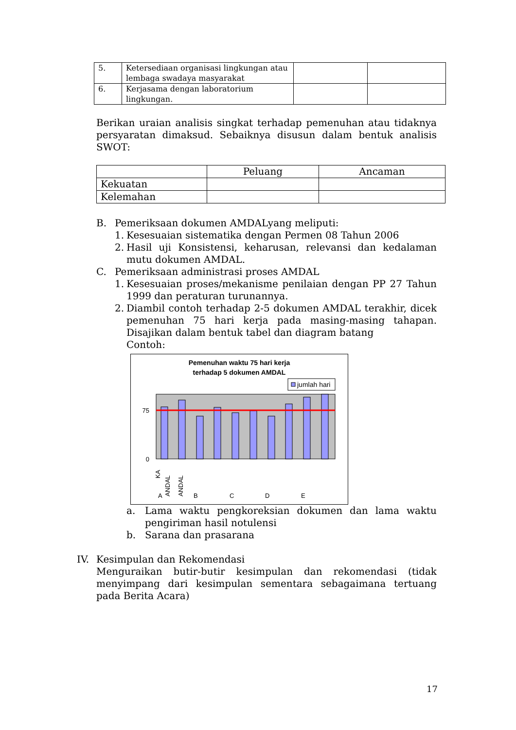| 5. | Ketersediaan organisasi lingkungan atau lembaga swadaya masyarakat | | |
| 6. | Kerjasama dengan laboratorium lingkungan. | | |
Berikan uraian analisis singkat terhadap pemenuhan atau tidaknya persyaratan dimaksud. Sebaiknya disusun dalam bentuk analisis SWOT:
| | Peluang | Ancaman |
| --- | --- | --- |
| Kekuatan | | |
| Kelemahan | | |
B. Pemeriksaan dokumen AMDALyang meliputi:
1. Kesesuaian sistematika dengan Permen 08 Tahun 2006
2. Hasil uji Konsistensi, keharusan, relevansi dan kedalaman mutu dokumen AMDAL.
C. Pemeriksaan administrasi proses AMDAL
1. Kesesuaian proses/mekanisme penilaian dengan PP 27 Tahun 1999 dan peraturan turunannya.
2. Diambil contoh terhadap 2-5 dokumen AMDAL terakhir, dicek pemenuhan 75 hari kerja pada masing-masing tahapan. Disajikan dalam bentuk tabel dan diagram batang
Contoh:
Pemenuhan waktu 75 hari kerja
terhadap 5 dokumen AMDAL
jumlah hari
75
0
KA
ANDAL
ANDAL
A
B
C
D
E
a. Lama waktu pengkoreksian dokumen dan lama waktu pengiriman hasil notulensi
b. Sarana dan prasarana
IV. Kesimpulan dan Rekomendasi
Menguraikan butir-butir kesimpulan dan rekomendasi (tidak menyimpang dari kesimpulan sementara sebagaimana tertuang pada Berita Acara)
17